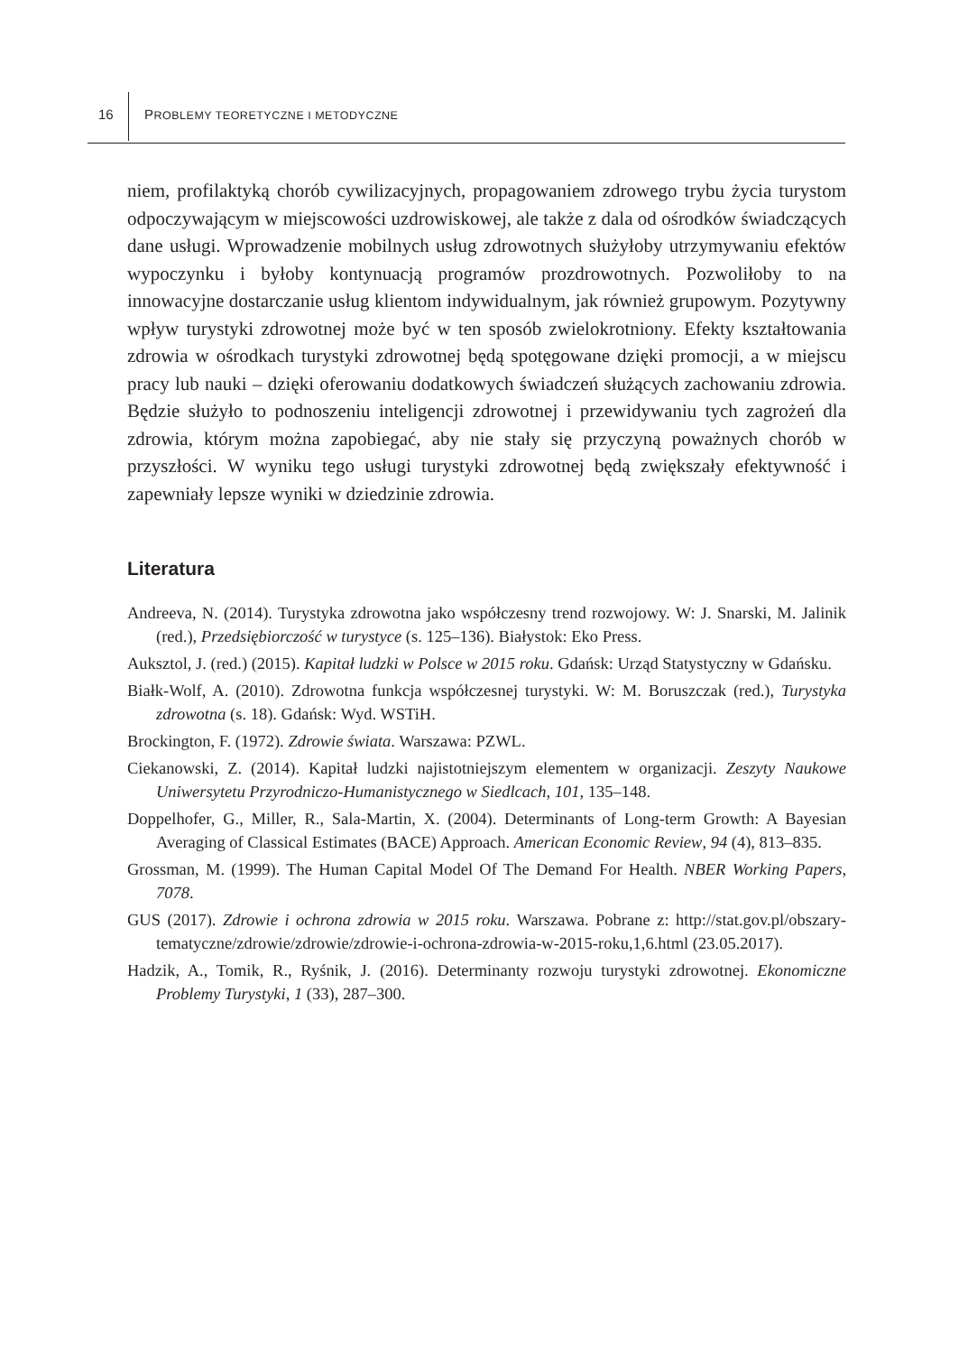16 PROBLEMY TEORETYCZNE I METODYCZNE
niem, profilaktyką chorób cywilizacyjnych, propagowaniem zdrowego trybu życia turystom odpoczywającym w miejscowości uzdrowiskowej, ale także z dala od ośrodków świadczących dane usługi. Wprowadzenie mobilnych usług zdrowotnych służyłoby utrzymywaniu efektów wypoczynku i byłoby kontynuacją programów prozdrowotnych. Pozwoliłoby to na innowacyjne dostarczanie usług klientom indywidualnym, jak również grupowym. Pozytywny wpływ turystyki zdrowotnej może być w ten sposób zwielokrotniony. Efekty kształtowania zdrowia w ośrodkach turystyki zdrowotnej będą spotęgowane dzięki promocji, a w miejscu pracy lub nauki – dzięki oferowaniu dodatkowych świadczeń służących zachowaniu zdrowia. Będzie służyło to podnoszeniu inteligencji zdrowotnej i przewidywaniu tych zagrożeń dla zdrowia, którym można zapobiegać, aby nie stały się przyczyną poważnych chorób w przyszłości. W wyniku tego usługi turystyki zdrowotnej będą zwiększały efektywność i zapewniały lepsze wyniki w dziedzinie zdrowia.
Literatura
Andreeva, N. (2014). Turystyka zdrowotna jako współczesny trend rozwojowy. W: J. Snarski, M. Jalinik (red.), Przedsiębiorczość w turystyce (s. 125–136). Białystok: Eko Press.
Auksztol, J. (red.) (2015). Kapitał ludzki w Polsce w 2015 roku. Gdańsk: Urząd Statystyczny w Gdańsku.
Białk-Wolf, A. (2010). Zdrowotna funkcja współczesnej turystyki. W: M. Boruszczak (red.), Turystyka zdrowotna (s. 18). Gdańsk: Wyd. WSTiH.
Brockington, F. (1972). Zdrowie świata. Warszawa: PZWL.
Ciekanowski, Z. (2014). Kapitał ludzki najistotniejszym elementem w organizacji. Zeszyty Naukowe Uniwersytetu Przyrodniczo-Humanistycznego w Siedlcach, 101, 135–148.
Doppelhofer, G., Miller, R., Sala-Martin, X. (2004). Determinants of Long-term Growth: A Bayesian Averaging of Classical Estimates (BACE) Approach. American Economic Review, 94 (4), 813–835.
Grossman, M. (1999). The Human Capital Model Of The Demand For Health. NBER Working Papers, 7078.
GUS (2017). Zdrowie i ochrona zdrowia w 2015 roku. Warszawa. Pobrane z: http://stat.gov.pl/obszary-tematyczne/zdrowie/zdrowie/zdrowie-i-ochrona-zdrowia-w-2015-roku,1,6.html (23.05.2017).
Hadzik, A., Tomik, R., Ryśnik, J. (2016). Determinanty rozwoju turystyki zdrowotnej. Ekonomiczne Problemy Turystyki, 1 (33), 287–300.